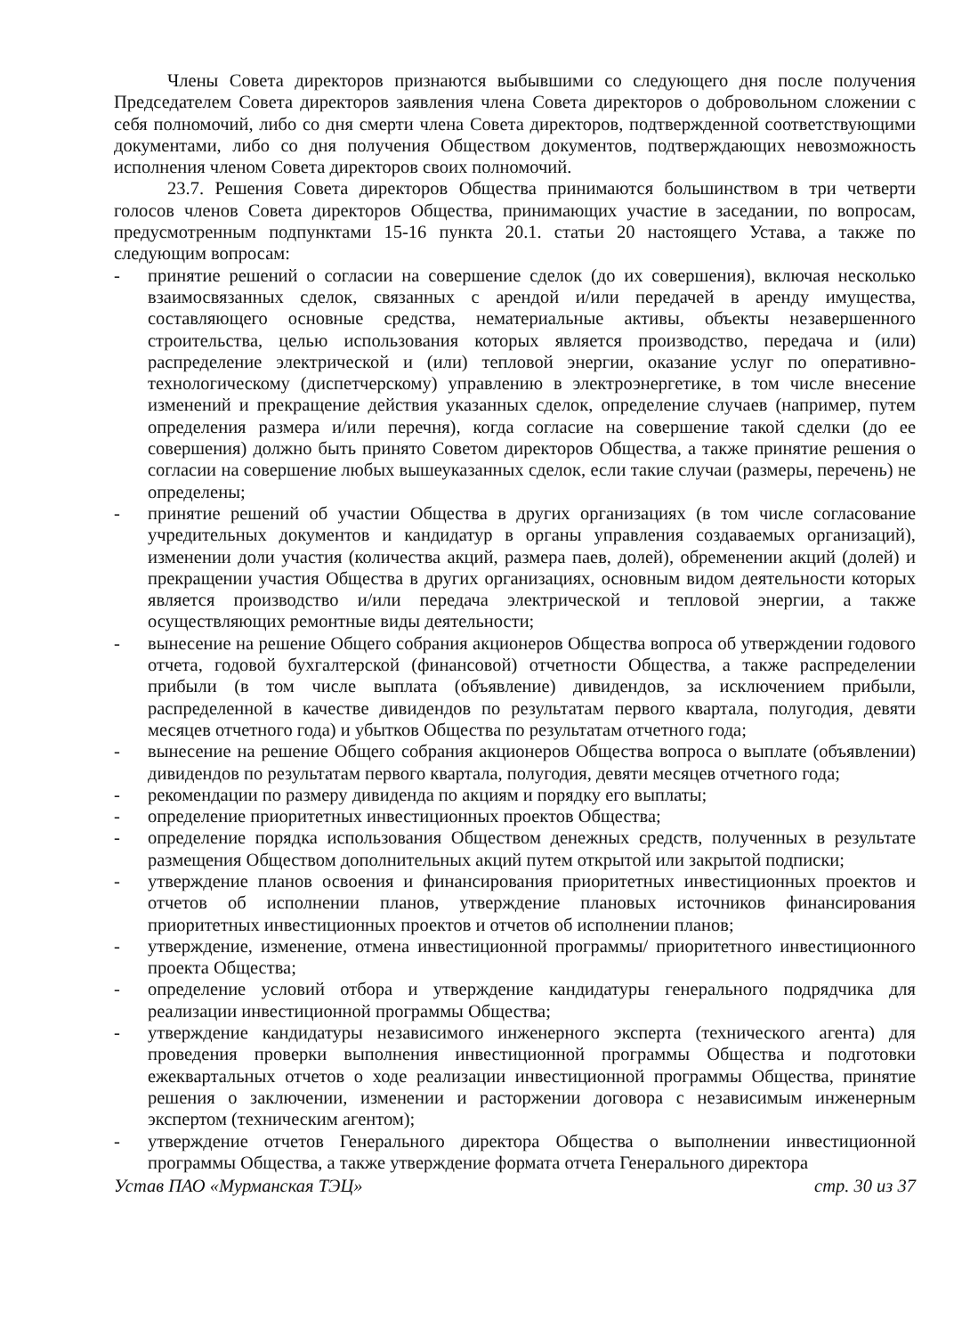Члены Совета директоров признаются выбывшими со следующего дня после получения Председателем Совета директоров заявления члена Совета директоров о добровольном сложении с себя полномочий, либо со дня смерти члена Совета директоров, подтвержденной соответствующими документами, либо со дня получения Обществом документов, подтверждающих невозможность исполнения членом Совета директоров своих полномочий.
23.7. Решения Совета директоров Общества принимаются большинством в три четверти голосов членов Совета директоров Общества, принимающих участие в заседании, по вопросам, предусмотренным подпунктами 15-16 пункта 20.1. статьи 20 настоящего Устава, а также по следующим вопросам:
- принятие решений о согласии на совершение сделок (до их совершения), включая несколько взаимосвязанных сделок, связанных с арендой и/или передачей в аренду имущества, составляющего основные средства, нематериальные активы, объекты незавершенного строительства, целью использования которых является производство, передача и (или) распределение электрической и (или) тепловой энергии, оказание услуг по оперативно-технологическому (диспетчерскому) управлению в электроэнергетике, в том числе внесение изменений и прекращение действия указанных сделок, определение случаев (например, путем определения размера и/или перечня), когда согласие на совершение такой сделки (до ее совершения) должно быть принято Советом директоров Общества, а также принятие решения о согласии на совершение любых вышеуказанных сделок, если такие случаи (размеры, перечень) не определены;
- принятие решений об участии Общества в других организациях (в том числе согласование учредительных документов и кандидатур в органы управления создаваемых организаций), изменении доли участия (количества акций, размера паев, долей), обременении акций (долей) и прекращении участия Общества в других организациях, основным видом деятельности которых является производство и/или передача электрической и тепловой энергии, а также осуществляющих ремонтные виды деятельности;
- вынесение на решение Общего собрания акционеров Общества вопроса об утверждении годового отчета, годовой бухгалтерской (финансовой) отчетности Общества, а также распределении прибыли (в том числе выплата (объявление) дивидендов, за исключением прибыли, распределенной в качестве дивидендов по результатам первого квартала, полугодия, девяти месяцев отчетного года) и убытков Общества по результатам отчетного года;
- вынесение на решение Общего собрания акционеров Общества вопроса о выплате (объявлении) дивидендов по результатам первого квартала, полугодия, девяти месяцев отчетного года;
- рекомендации по размеру дивиденда по акциям и порядку его выплаты;
- определение приоритетных инвестиционных проектов Общества;
- определение порядка использования Обществом денежных средств, полученных в результате размещения Обществом дополнительных акций путем открытой или закрытой подписки;
- утверждение планов освоения и финансирования приоритетных инвестиционных проектов и отчетов об исполнении планов, утверждение плановых источников финансирования приоритетных инвестиционных проектов и отчетов об исполнении планов;
- утверждение, изменение, отмена инвестиционной программы/ приоритетного инвестиционного проекта Общества;
- определение условий отбора и утверждение кандидатуры генерального подрядчика для реализации инвестиционной программы Общества;
- утверждение кандидатуры независимого инженерного эксперта (технического агента) для проведения проверки выполнения инвестиционной программы Общества и подготовки ежеквартальных отчетов о ходе реализации инвестиционной программы Общества, принятие решения о заключении, изменении и расторжении договора с независимым инженерным экспертом (техническим агентом);
- утверждение отчетов Генерального директора Общества о выполнении инвестиционной программы Общества, а также утверждение формата отчета Генерального директора
Устав ПАО «Мурманская ТЭЦ» стр. 30 из 37